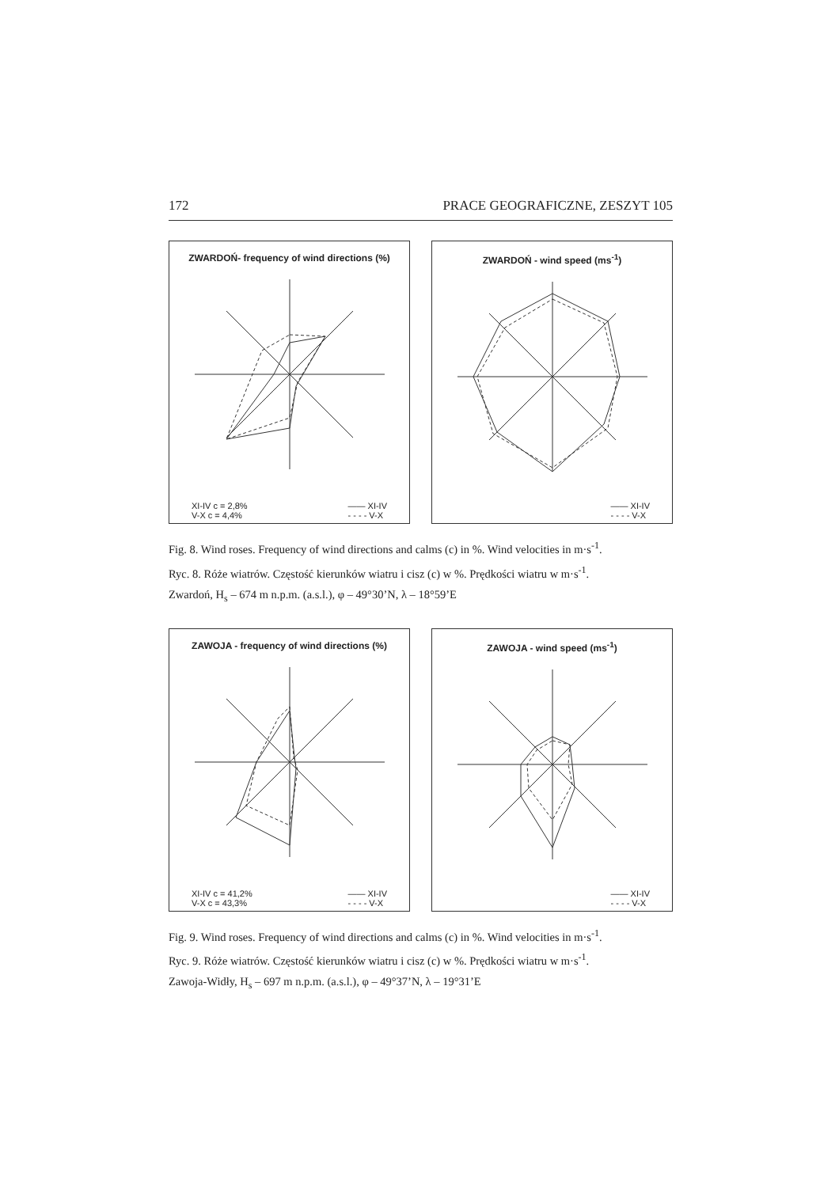172 PRACE GEOGRAFICZNE, ZESZYT 105
ZWARDOŃ- frequency of wind directions (%)
XI-IV c = 2,8%
V-X c = 4,4% —— XI-IV
- - - - V-X
ZWARDOŃ - wind speed (ms<sup>-1</sup>)
—— XI-IV
- - - - V-X
Fig. 8. Wind roses. Frequency of wind directions and calms (c) in %. Wind velocities in m·s<sup>-1</sup>.
Ryc. 8. Róże wiatrów. Częstość kierunków wiatru i cisz (c) w %. Prędkości wiatru w m·s<sup>-1</sup>.
Zwardoń, H<sub>s</sub> – 674 m n.p.m. (a.s.l.), φ – 49°30’N, λ – 18°59’E
ZAWOJA - frequency of wind directions (%)
XI-IV c = 41,2%
V-X c = 43,3% —— XI-IV
- - - - V-X
ZAWOJA - wind speed (ms<sup>-1</sup>)
—— XI-IV
- - - - V-X
Fig. 9. Wind roses. Frequency of wind directions and calms (c) in %. Wind velocities in m·s<sup>-1</sup>.
Ryc. 9. Róże wiatrów. Częstość kierunków wiatru i cisz (c) w %. Prędkości wiatru w m·s<sup>-1</sup>.
Zawoja-Widły, H<sub>s</sub> – 697 m n.p.m. (a.s.l.), φ – 49°37’N, λ – 19°31’E